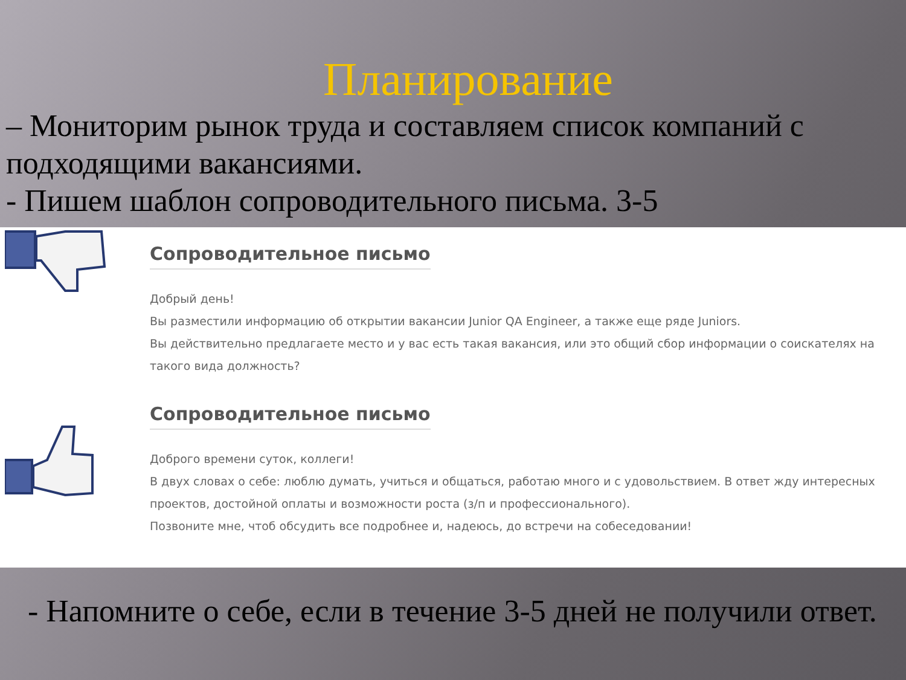Планирование
– Мониторим рынок труда и составляем список компаний с подходящими вакансиями.
- Пишем шаблон сопроводительного письма. 3-5
Сопроводительное письмо
Добрый день!
Вы разместили информацию об открытии вакансии Junior QA Engineer, а также еще ряде Juniors.
Вы действительно предлагаете место и у вас есть такая вакансия, или это общий сбор информации о соискателях на такого вида должность?
Сопроводительное письмо
Доброго времени суток, коллеги!
В двух словах о себе: люблю думать, учиться и общаться, работаю много и с удовольствием. В ответ жду интересных проектов, достойной оплаты и возможности роста (з/п и профессионального).
Позвоните мне, чтоб обсудить все подробнее и, надеюсь, до встречи на собеседовании!
- Напомните о себе, если в течение 3-5 дней не получили ответ.